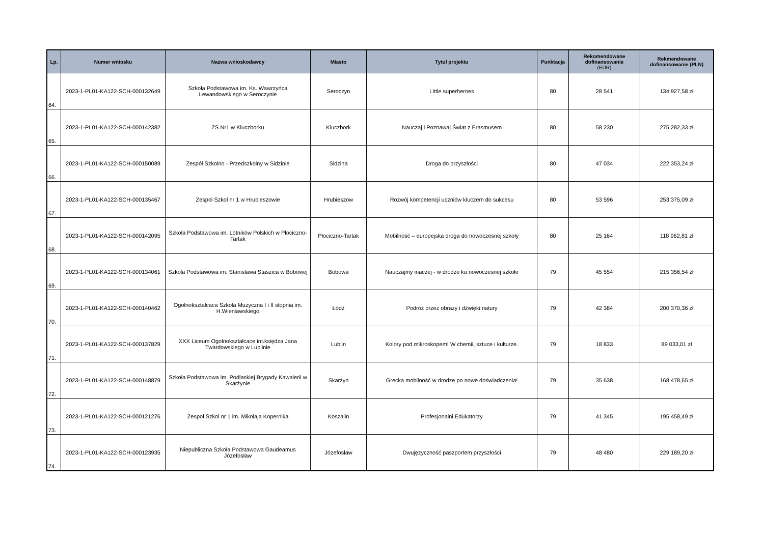| Lp. | Numer wniosku | Nazwa wnioskodawcy | Miasto | Tytuł projektu | Punktacja | Rekomendowane dofinansowanie (EUR) | Rekmendowane dofinansowanie (PLN) |
| --- | --- | --- | --- | --- | --- | --- | --- |
| 64. | 2023-1-PL01-KA122-SCH-000132649 | Szkoła Podstawowa im. Ks. Wawrzyńca Lewandowskiego w Seroczynie | Seroczyn | Little superheroes | 80 | 28 541 | 134 927,58 zł |
| 65. | 2023-1-PL01-KA122-SCH-000142382 | ZS Nr1 w Kluczborku | Kluczbork | Nauczaj i Poznawaj Świat z Erasmusem | 80 | 58 230 | 275 282,33 zł |
| 66. | 2023-1-PL01-KA122-SCH-000150089 | Zespół Szkolno - Przedszkolny w Sidzinie | Sidzina | Droga do przyszłości | 80 | 47 034 | 222 353,24 zł |
| 67. | 2023-1-PL01-KA122-SCH-000135467 | Zespol Szkol nr 1 w Hrubieszowie | Hrubieszow | Rozwój kompetencji uczniów kluczem do sukcesu | 80 | 53 596 | 253 375,09 zł |
| 68. | 2023-1-PL01-KA122-SCH-000142095 | Szkoła Podstawowa im. Lotników Polskich w Płociczno-Tartak | Płociczno-Tartak | Mobilność – europejska droga do nowoczesnej szkoły | 80 | 25 164 | 118 962,81 zł |
| 69. | 2023-1-PL01-KA122-SCH-000134061 | Szkola Podstawowa im. Stanislawa Staszica w Bobowej | Bobowa | Nauczajmy inaczej - w drodze ku nowoczesnej szkole | 79 | 45 554 | 215 356,54 zł |
| 70. | 2023-1-PL01-KA122-SCH-000140462 | Ogolnokształcaca Szkola Muzyczna I i II stopnia im. H.Wieniawskiego | Łódź | Podróż przez obrazy i dźwięki natury | 79 | 42 384 | 200 370,36 zł |
| 71. | 2023-1-PL01-KA122-SCH-000137829 | XXX Liceum Ogolnokształcace im.księdza Jana Twardowskiego w Lublinie | Lublin | Kolory pod mikroskopem! W chemii, sztuce i kulturze. | 79 | 18 833 | 89 033,01 zł |
| 72. | 2023-1-PL01-KA122-SCH-000148879 | Szkoła Podstawowa im. Podlaskiej Brygady Kawalerii w Skarżynie | Skarżyn | Grecka mobilność w drodze po nowe doświadczenia! | 79 | 35 638 | 168 478,65 zł |
| 73. | 2023-1-PL01-KA122-SCH-000121276 | Zespol Szkol nr 1 im. Mikolaja Kopernika | Koszalin | Profesjonalni Edukatorzy | 79 | 41 345 | 195 458,49 zł |
| 74. | 2023-1-PL01-KA122-SCH-000123935 | Niepubliczna Szkoła Podstawowa Gaudeamus Józefosław | Józefosław | Dwujęzyczność paszportem przyszłości | 79 | 48 480 | 229 189,20 zł |